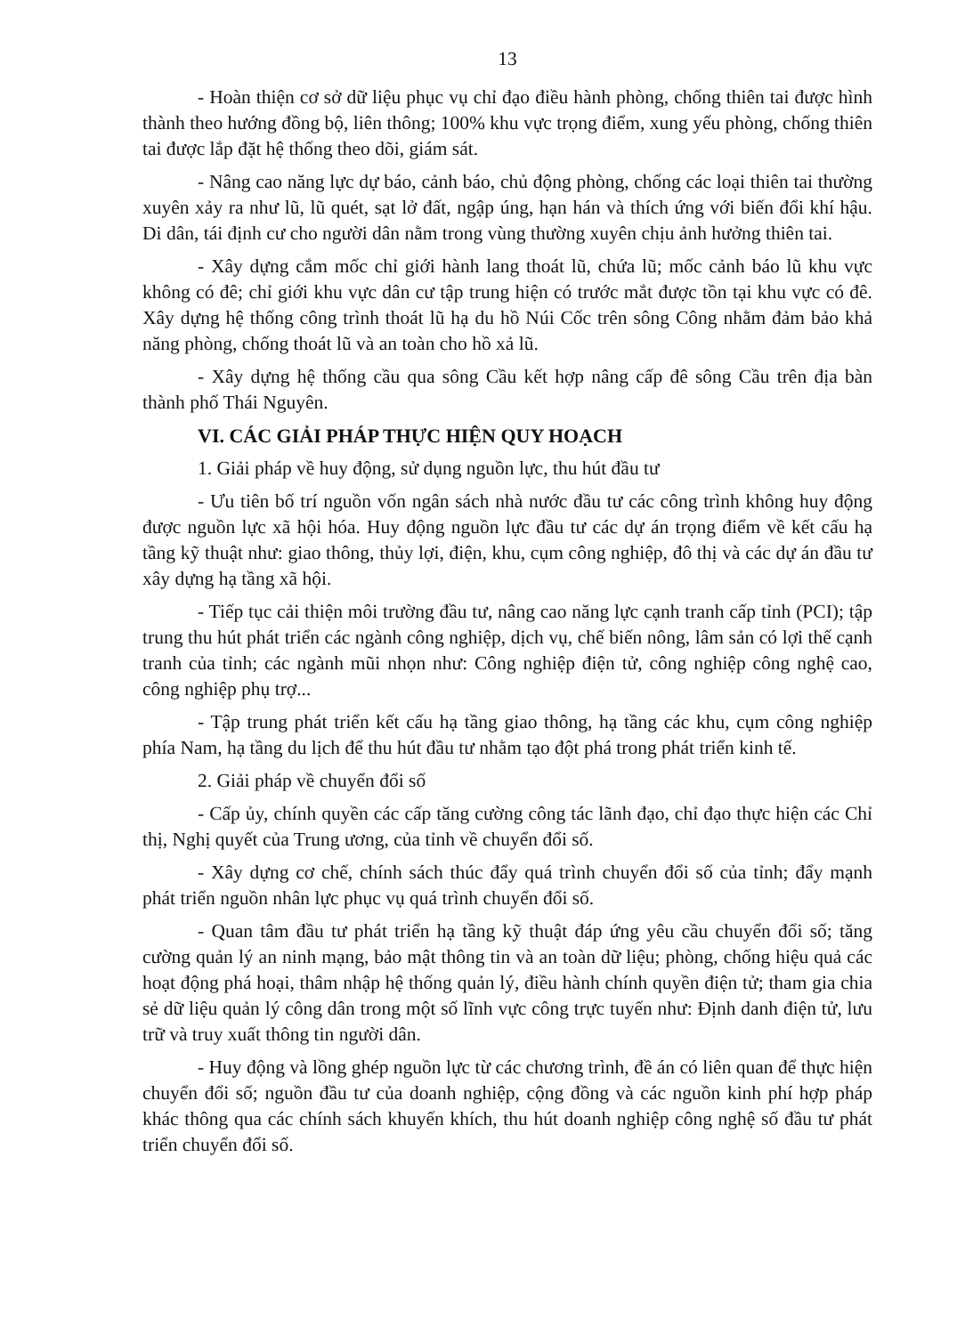13
- Hoàn thiện cơ sở dữ liệu phục vụ chỉ đạo điều hành phòng, chống thiên tai được hình thành theo hướng đồng bộ, liên thông; 100% khu vực trọng điểm, xung yếu phòng, chống thiên tai được lắp đặt hệ thống theo dõi, giám sát.
- Nâng cao năng lực dự báo, cảnh báo, chủ động phòng, chống các loại thiên tai thường xuyên xảy ra như lũ, lũ quét, sạt lở đất, ngập úng, hạn hán và thích ứng với biến đổi khí hậu. Di dân, tái định cư cho người dân nằm trong vùng thường xuyên chịu ảnh hưởng thiên tai.
- Xây dựng cắm mốc chỉ giới hành lang thoát lũ, chứa lũ; mốc cảnh báo lũ khu vực không có đê; chỉ giới khu vực dân cư tập trung hiện có trước mắt được tồn tại khu vực có đê. Xây dựng hệ thống công trình thoát lũ hạ du hồ Núi Cốc trên sông Công nhằm đảm bảo khả năng phòng, chống thoát lũ và an toàn cho hồ xả lũ.
- Xây dựng hệ thống cầu qua sông Cầu kết hợp nâng cấp đê sông Cầu trên địa bàn thành phố Thái Nguyên.
VI. CÁC GIẢI PHÁP THỰC HIỆN QUY HOẠCH
1. Giải pháp về huy động, sử dụng nguồn lực, thu hút đầu tư
- Ưu tiên bố trí nguồn vốn ngân sách nhà nước đầu tư các công trình không huy động được nguồn lực xã hội hóa. Huy động nguồn lực đầu tư các dự án trọng điểm về kết cấu hạ tầng kỹ thuật như: giao thông, thủy lợi, điện, khu, cụm công nghiệp, đô thị và các dự án đầu tư xây dựng hạ tầng xã hội.
- Tiếp tục cải thiện môi trường đầu tư, nâng cao năng lực cạnh tranh cấp tỉnh (PCI); tập trung thu hút phát triển các ngành công nghiệp, dịch vụ, chế biến nông, lâm sản có lợi thế cạnh tranh của tỉnh; các ngành mũi nhọn như: Công nghiệp điện tử, công nghiệp công nghệ cao, công nghiệp phụ trợ...
- Tập trung phát triển kết cấu hạ tầng giao thông, hạ tầng các khu, cụm công nghiệp phía Nam, hạ tầng du lịch để thu hút đầu tư nhằm tạo đột phá trong phát triển kinh tế.
2. Giải pháp về chuyển đổi số
- Cấp ủy, chính quyền các cấp tăng cường công tác lãnh đạo, chỉ đạo thực hiện các Chỉ thị, Nghị quyết của Trung ương, của tỉnh về chuyển đổi số.
- Xây dựng cơ chế, chính sách thúc đẩy quá trình chuyển đổi số của tỉnh; đẩy mạnh phát triển nguồn nhân lực phục vụ quá trình chuyển đổi số.
- Quan tâm đầu tư phát triển hạ tầng kỹ thuật đáp ứng yêu cầu chuyển đổi số; tăng cường quản lý an ninh mạng, bảo mật thông tin và an toàn dữ liệu; phòng, chống hiệu quả các hoạt động phá hoại, thâm nhập hệ thống quản lý, điều hành chính quyền điện tử; tham gia chia sẻ dữ liệu quản lý công dân trong một số lĩnh vực công trực tuyến như: Định danh điện tử, lưu trữ và truy xuất thông tin người dân.
- Huy động và lồng ghép nguồn lực từ các chương trình, đề án có liên quan để thực hiện chuyển đổi số; nguồn đầu tư của doanh nghiệp, cộng đồng và các nguồn kinh phí hợp pháp khác thông qua các chính sách khuyến khích, thu hút doanh nghiệp công nghệ số đầu tư phát triển chuyển đổi số.